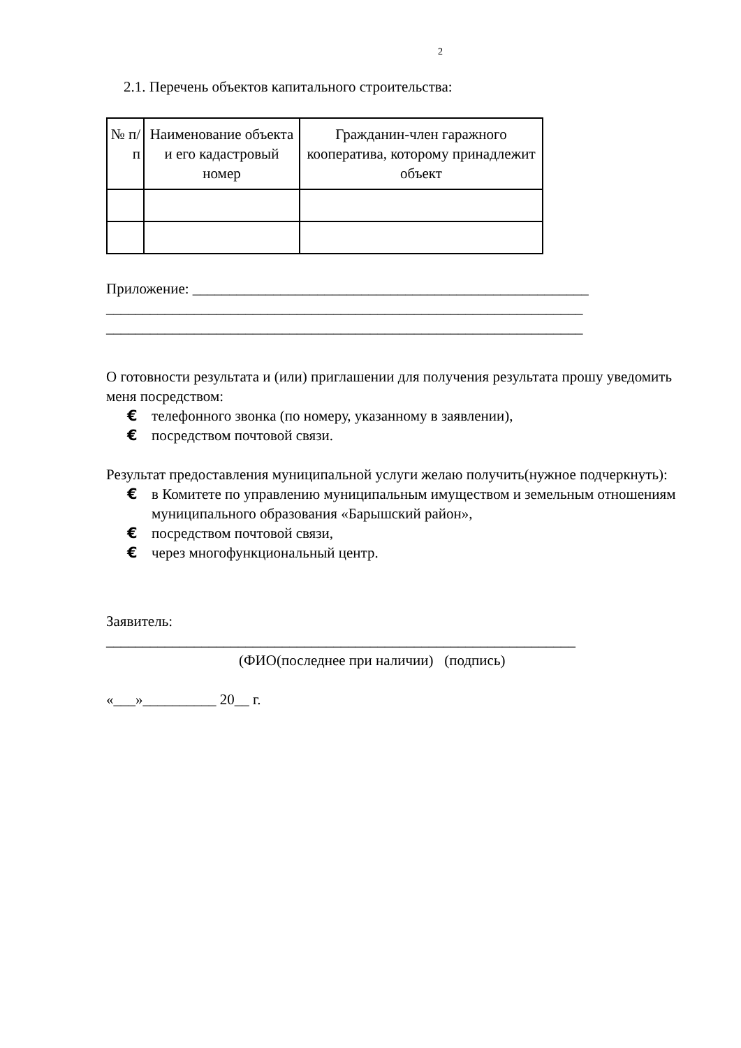2
2.1. Перечень объектов капитального строительства:
| № п/п | Наименование объекта и его кадастровый номер | Гражданин-член гаражного кооператива, которому принадлежит объект |
| --- | --- | --- |
Приложение: ______________________________________________________
_________________________________________________________________
_________________________________________________________________
О готовности результата и (или) приглашении для получения результата прошу уведомить меня посредством:
€ телефонного звонка (по номеру, указанному в заявлении),
€ посредством почтовой связи.
Результат предоставления муниципальной услуги желаю получить(нужное подчеркнуть):
€ в Комитете по управлению муниципальным имуществом и земельным отношениям муниципального образования «Барышский район»,
€ посредством почтовой связи,
€ через многофункциональный центр.
Заявитель:
________________________________________________________________
(ФИО(последнее при наличии) (подпись)
«___»__________ 20__ г.